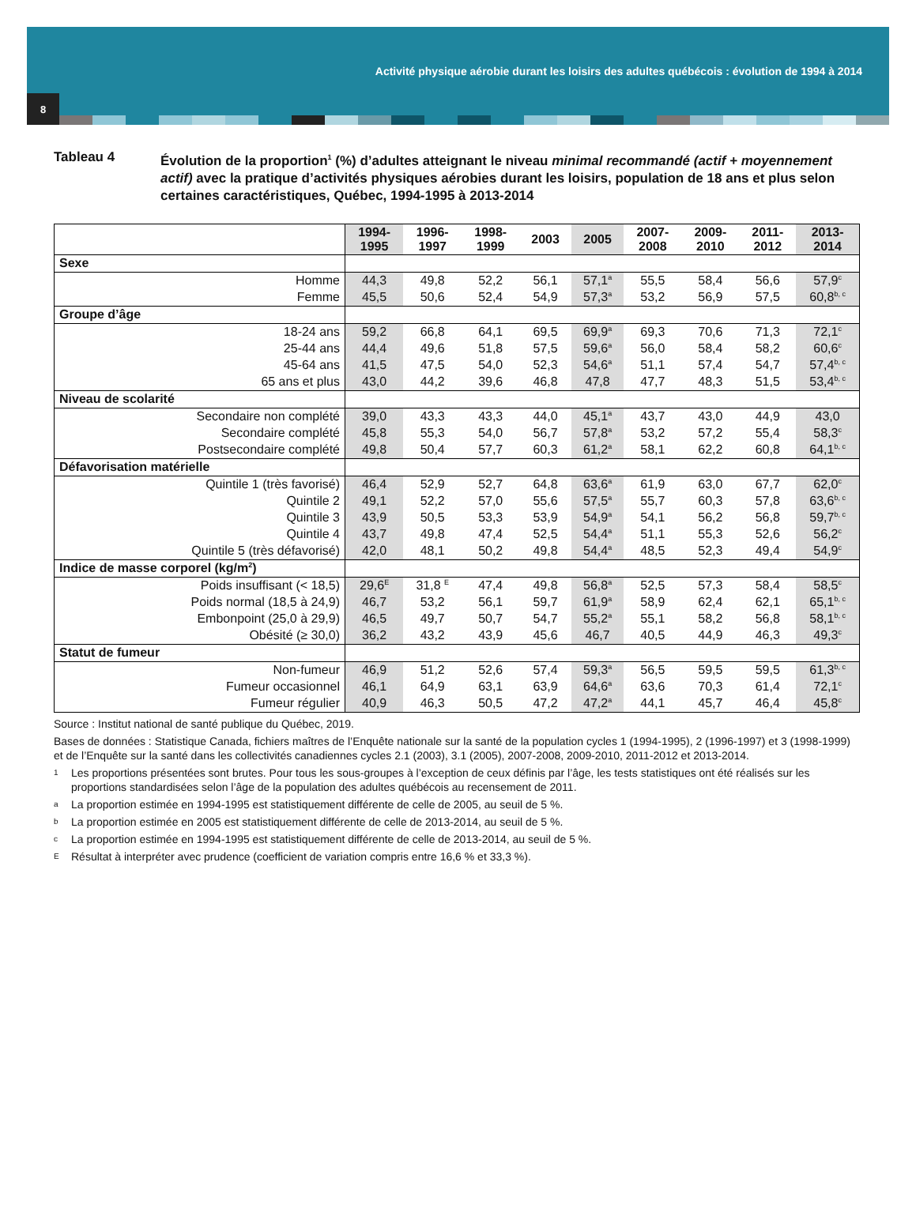Activité physique aérobie durant les loisirs des adultes québécois : évolution de 1994 à 2014
8
Tableau 4 Évolution de la proportion<sup>1</sup> (%) d’adultes atteignant le niveau minimal recommandé (actif + moyennement actif) avec la pratique d’activités physiques aérobies durant les loisirs, population de 18 ans et plus selon certaines caractéristiques, Québec, 1994-1995 à 2013-2014
| | 1994- 1995 | 1996- 1997 | 1998- 1999 | 2003 | 2005 | 2007- 2008 | 2009- 2010 | 2011- 2012 | 2013- 2014 |
| --- | --- | --- | --- | --- | --- | --- | --- | --- | --- |
| Sexe | | | | | | | | | |
| Homme | 44,3 | 49,8 | 52,2 | 56,1 | 57,1<sup>a</sup> | 55,5 | 58,4 | 56,6 | 57,9<sup>c</sup> |
| Femme | 45,5 | 50,6 | 52,4 | 54,9 | 57,3<sup>a</sup> | 53,2 | 56,9 | 57,5 | 60,8<sup>b, c</sup> |
| Groupe d’âge | | | | | | | | | |
| 18-24 ans | 59,2 | 66,8 | 64,1 | 69,5 | 69,9<sup>a</sup> | 69,3 | 70,6 | 71,3 | 72,1<sup>c</sup> |
| 25-44 ans | 44,4 | 49,6 | 51,8 | 57,5 | 59,6<sup>a</sup> | 56,0 | 58,4 | 58,2 | 60,6<sup>c</sup> |
| 45-64 ans | 41,5 | 47,5 | 54,0 | 52,3 | 54,6<sup>a</sup> | 51,1 | 57,4 | 54,7 | 57,4<sup>b, c</sup> |
| 65 ans et plus | 43,0 | 44,2 | 39,6 | 46,8 | 47,8 | 47,7 | 48,3 | 51,5 | 53,4<sup>b, c</sup> |
| Niveau de scolarité | | | | | | | | | |
| Secondaire non complété | 39,0 | 43,3 | 43,3 | 44,0 | 45,1<sup>a</sup> | 43,7 | 43,0 | 44,9 | 43,0 |
| Secondaire complété | 45,8 | 55,3 | 54,0 | 56,7 | 57,8<sup>a</sup> | 53,2 | 57,2 | 55,4 | 58,3<sup>c</sup> |
| Postsecondaire complété | 49,8 | 50,4 | 57,7 | 60,3 | 61,2<sup>a</sup> | 58,1 | 62,2 | 60,8 | 64,1<sup>b, c</sup> |
| Défavorisation matérielle | | | | | | | | | |
| Quintile 1 (très favorisé) | 46,4 | 52,9 | 52,7 | 64,8 | 63,6<sup>a</sup> | 61,9 | 63,0 | 67,7 | 62,0<sup>c</sup> |
| Quintile 2 | 49,1 | 52,2 | 57,0 | 55,6 | 57,5<sup>a</sup> | 55,7 | 60,3 | 57,8 | 63,6<sup>b, c</sup> |
| Quintile 3 | 43,9 | 50,5 | 53,3 | 53,9 | 54,9<sup>a</sup> | 54,1 | 56,2 | 56,8 | 59,7<sup>b, c</sup> |
| Quintile 4 | 43,7 | 49,8 | 47,4 | 52,5 | 54,4<sup>a</sup> | 51,1 | 55,3 | 52,6 | 56,2<sup>c</sup> |
| Quintile 5 (très défavorisé) | 42,0 | 48,1 | 50,2 | 49,8 | 54,4<sup>a</sup> | 48,5 | 52,3 | 49,4 | 54,9<sup>c</sup> |
| Indice de masse corporel (kg/m<sup>2</sup>) | | | | | | | | | |
| Poids insuffisant (< 18,5) | 29,6<sup>E</sup> | 31,8 <sup>E</sup> | 47,4 | 49,8 | 56,8<sup>a</sup> | 52,5 | 57,3 | 58,4 | 58,5<sup>c</sup> |
| Poids normal (18,5 à 24,9) | 46,7 | 53,2 | 56,1 | 59,7 | 61,9<sup>a</sup> | 58,9 | 62,4 | 62,1 | 65,1<sup>b, c</sup> |
| Embonpoint (25,0 à 29,9) | 46,5 | 49,7 | 50,7 | 54,7 | 55,2<sup>a</sup> | 55,1 | 58,2 | 56,8 | 58,1<sup>b, c</sup> |
| Obésité (≥ 30,0) | 36,2 | 43,2 | 43,9 | 45,6 | 46,7 | 40,5 | 44,9 | 46,3 | 49,3<sup>c</sup> |
| Statut de fumeur | | | | | | | | | |
| Non-fumeur | 46,9 | 51,2 | 52,6 | 57,4 | 59,3<sup>a</sup> | 56,5 | 59,5 | 59,5 | 61,3<sup>b, c</sup> |
| Fumeur occasionnel | 46,1 | 64,9 | 63,1 | 63,9 | 64,6<sup>a</sup> | 63,6 | 70,3 | 61,4 | 72,1<sup>c</sup> |
| Fumeur régulier | 40,9 | 46,3 | 50,5 | 47,2 | 47,2<sup>a</sup> | 44,1 | 45,7 | 46,4 | 45,8<sup>c</sup> |
Source : Institut national de santé publique du Québec, 2019.
Bases de données : Statistique Canada, fichiers maîtres de l’Enquête nationale sur la santé de la population cycles 1 (1994-1995), 2 (1996-1997) et 3 (1998-1999) et de l’Enquête sur la santé dans les collectivités canadiennes cycles 2.1 (2003), 3.1 (2005), 2007-2008, 2009-2010, 2011-2012 et 2013-2014.
1 Les proportions présentées sont brutes. Pour tous les sous-groupes à l’exception de ceux définis par l’âge, les tests statistiques ont été réalisés sur les proportions standardisées selon l’âge de la population des adultes québécois au recensement de 2011.
a La proportion estimée en 1994-1995 est statistiquement différente de celle de 2005, au seuil de 5 %.
b La proportion estimée en 2005 est statistiquement différente de celle de 2013-2014, au seuil de 5 %.
c La proportion estimée en 1994-1995 est statistiquement différente de celle de 2013-2014, au seuil de 5 %.
E Résultat à interpréter avec prudence (coefficient de variation compris entre 16,6 % et 33,3 %).